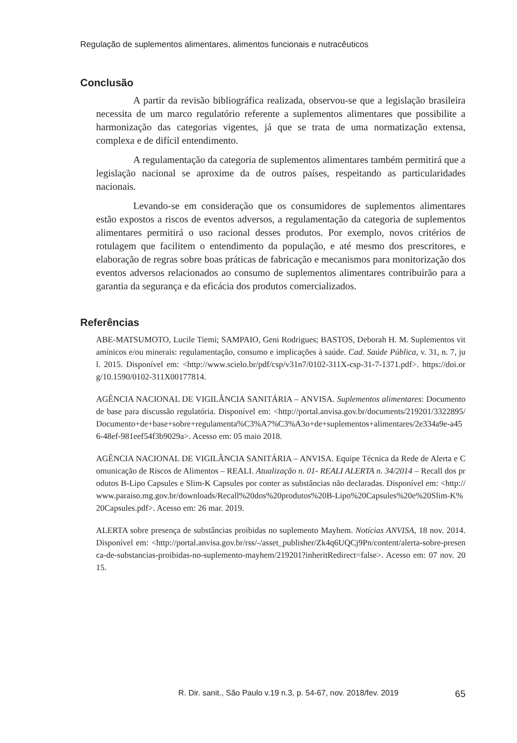Regulação de suplementos alimentares, alimentos funcionais e nutracêuticos
Conclusão
A partir da revisão bibliográfica realizada, observou-se que a legislação brasileira necessita de um marco regulatório referente a suplementos alimentares que possibilite a harmonização das categorias vigentes, já que se trata de uma normatização extensa, complexa e de difícil entendimento.
A regulamentação da categoria de suplementos alimentares também permitirá que a legislação nacional se aproxime da de outros países, respeitando as particularidades nacionais.
Levando-se em consideração que os consumidores de suplementos alimentares estão expostos a riscos de eventos adversos, a regulamentação da categoria de suplementos alimentares permitirá o uso racional desses produtos. Por exemplo, novos critérios de rotulagem que facilitem o entendimento da população, e até mesmo dos prescritores, e elaboração de regras sobre boas práticas de fabricação e mecanismos para monitorização dos eventos adversos relacionados ao consumo de suplementos alimentares contribuirão para a garantia da segurança e da eficácia dos produtos comercializados.
Referências
ABE-MATSUMOTO, Lucile Tiemi; SAMPAIO, Geni Rodrigues; BASTOS, Deborah H. M. Suplementos vitamínicos e/ou minerais: regulamentação, consumo e implicações à saúde. Cad. Saúde Pública, v. 31, n. 7, jul. 2015. Disponível em: <http://www.scielo.br/pdf/csp/v31n7/0102-311X-csp-31-7-1371.pdf>. https://doi.org/10.1590/0102-311X00177814.
AGÊNCIA NACIONAL DE VIGILÂNCIA SANITÁRIA – ANVISA. Suplementos alimentares: Documento de base para discussão regulatória. Disponível em: <http://portal.anvisa.gov.br/documents/219201/3322895/Documento+de+base+sobre+regulamenta%C3%A7%C3%A3o+de+suplementos+alimentares/2e334a9e-a456-48ef-981eef54f3b9029a>. Acesso em: 05 maio 2018.
AGÊNCIA NACIONAL DE VIGILÂNCIA SANITÁRIA – ANVISA. Equipe Técnica da Rede de Alerta e Comunicação de Riscos de Alimentos – REALI. Atualização n. 01- REALI ALERTA n. 34/2014 – Recall dos produtos B-Lipo Capsules e Slim-K Capsules por conter as substâncias não declaradas. Disponível em: <http://www.paraiso.mg.gov.br/downloads/Recall%20dos%20produtos%20B-Lipo%20Capsules%20e%20Slim-K%20Capsules.pdf>. Acesso em: 26 mar. 2019.
ALERTA sobre presença de substâncias proibidas no suplemento Mayhem. Notícias ANVISA, 18 nov. 2014. Disponível em: <http://portal.anvisa.gov.br/rss/-/asset_publisher/Zk4q6UQCj9Pn/content/alerta-sobre-presenca-de-substancias-proibidas-no-suplemento-mayhem/219201?inheritRedirect=false>. Acesso em: 07 nov. 2015.
R. Dir. sanit., São Paulo v.19 n.3, p. 54-67, nov. 2018/fev. 2019 65